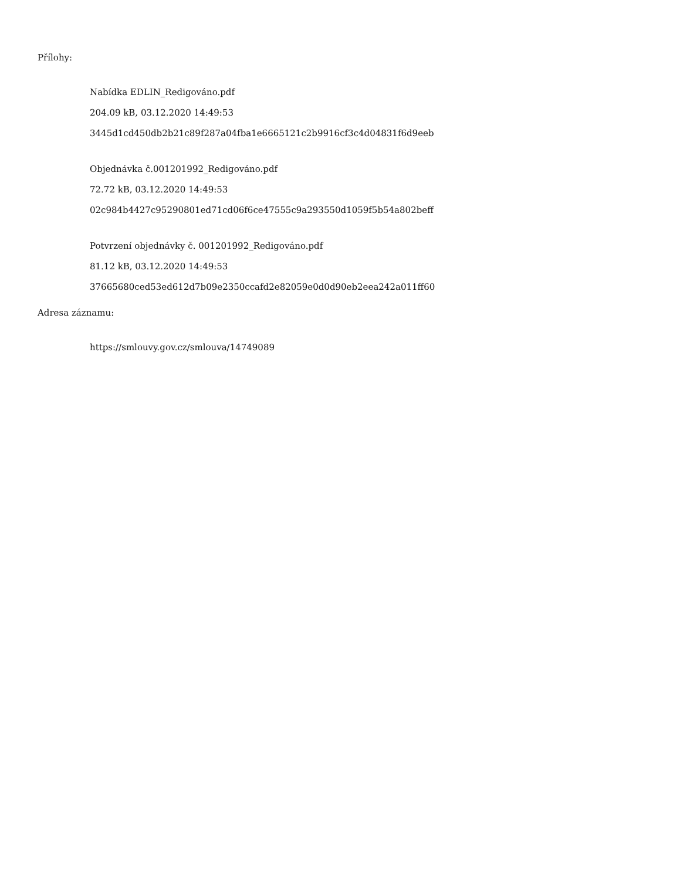Přílohy:
Nabídka EDLIN_Redigováno.pdf
204.09 kB, 03.12.2020 14:49:53
3445d1cd450db2b21c89f287a04fba1e6665121c2b9916cf3c4d04831f6d9eeb
Objednávka č.001201992_Redigováno.pdf
72.72 kB, 03.12.2020 14:49:53
02c984b4427c95290801ed71cd06f6ce47555c9a293550d1059f5b54a802beff
Potvrzení objednávky č. 001201992_Redigováno.pdf
81.12 kB, 03.12.2020 14:49:53
37665680ced53ed612d7b09e2350ccafd2e82059e0d0d90eb2eea242a011ff60
Adresa záznamu:
https://smlouvy.gov.cz/smlouva/14749089